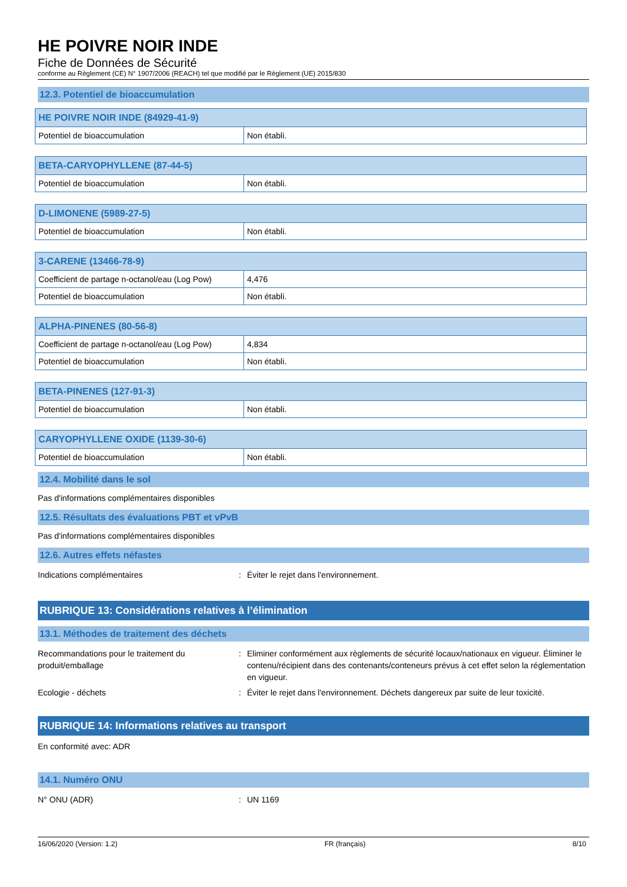HE POIVRE NOIR INDE
Fiche de Données de Sécurité
conforme au Règlement (CE) N° 1907/2006 (REACH) tel que modifié par le Règlement (UE) 2015/830
12.3. Potentiel de bioaccumulation
| HE POIVRE NOIR INDE (84929-41-9) | |
| --- | --- |
| Potentiel de bioaccumulation | Non établi. |
| BETA-CARYOPHYLLENE (87-44-5) | |
| --- | --- |
| Potentiel de bioaccumulation | Non établi. |
| D-LIMONENE (5989-27-5) | |
| --- | --- |
| Potentiel de bioaccumulation | Non établi. |
| 3-CARENE (13466-78-9) | |
| --- | --- |
| Coefficient de partage n-octanol/eau (Log Pow) | 4,476 |
| Potentiel de bioaccumulation | Non établi. |
| ALPHA-PINENES (80-56-8) | |
| --- | --- |
| Coefficient de partage n-octanol/eau (Log Pow) | 4,834 |
| Potentiel de bioaccumulation | Non établi. |
| BETA-PINENES (127-91-3) | |
| --- | --- |
| Potentiel de bioaccumulation | Non établi. |
| CARYOPHYLLENE OXIDE (1139-30-6) | |
| --- | --- |
| Potentiel de bioaccumulation | Non établi. |
12.4. Mobilité dans le sol
Pas d'informations complémentaires disponibles
12.5. Résultats des évaluations PBT et vPvB
Pas d'informations complémentaires disponibles
12.6. Autres effets néfastes
Indications complémentaires : Éviter le rejet dans l'environnement.
RUBRIQUE 13: Considérations relatives à l’élimination
13.1. Méthodes de traitement des déchets
Recommandations pour le traitement du produit/emballage
: Eliminer conformément aux règlements de sécurité locaux/nationaux en vigueur. Éliminer le contenu/récipient dans des contenants/conteneurs prévus à cet effet selon la réglementation en vigueur.
Ecologie - déchets : Éviter le rejet dans l'environnement. Déchets dangereux par suite de leur toxicité.
RUBRIQUE 14: Informations relatives au transport
En conformité avec: ADR
14.1. Numéro ONU
N° ONU (ADR) : UN 1169
16/06/2020 (Version: 1.2) FR (français) 8/10